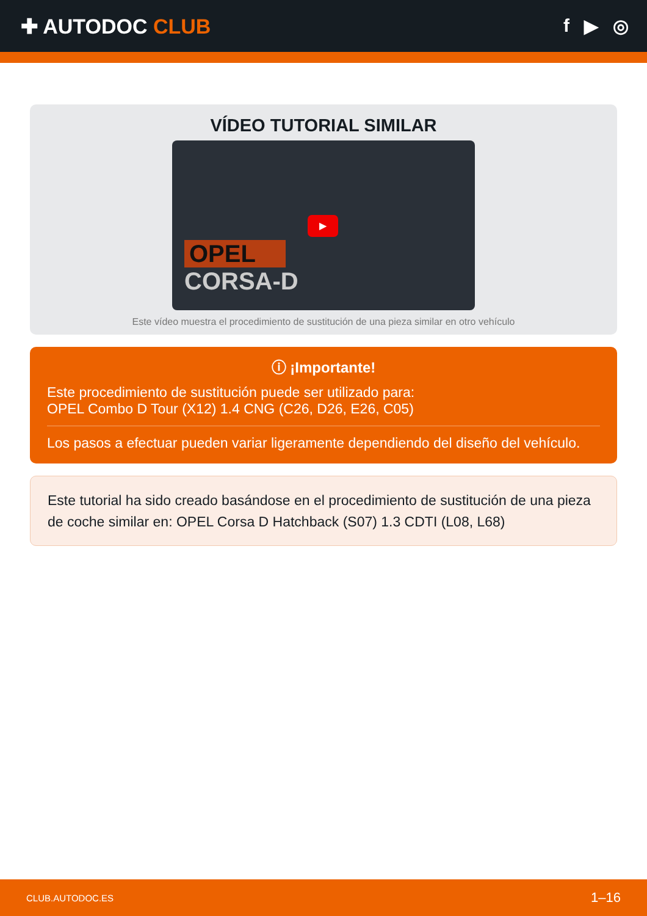✚ AUTODOC CLUB f ▶ ◎
VÍDEO TUTORIAL SIMILAR
OPEL
CORSA-D
▶
Este vídeo muestra el procedimiento de sustitución de una pieza similar en otro vehículo
ⓘ ¡Importante!
Este procedimiento de sustitución puede ser utilizado para:
OPEL Combo D Tour (X12) 1.4 CNG (C26, D26, E26, C05)
Los pasos a efectuar pueden variar ligeramente dependiendo del diseño del vehículo.
Este tutorial ha sido creado basándose en el procedimiento de sustitución de una pieza de coche similar en: OPEL Corsa D Hatchback (S07) 1.3 CDTI (L08, L68)
CLUB.AUTODOC.ES 1–16